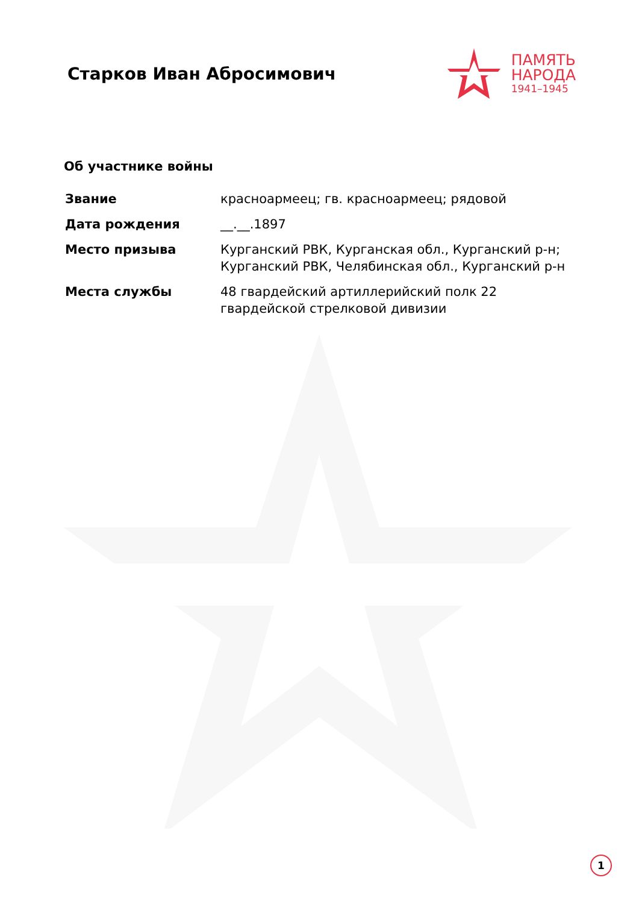Старков Иван Абросимович
ПАМЯТЬ
НАРОДА
1941–1945
Об участнике войны
| Звание | красноармеец; гв. красноармеец; рядовой |
| Дата рождения | __.__.1897 |
| Место призыва | Курганский РВК, Курганская обл., Курганский р-н; Курганский РВК, Челябинская обл., Курганский р-н |
| Места службы | 48 гвардейский артиллерийский полк 22 гвардейской стрелковой дивизии |
1